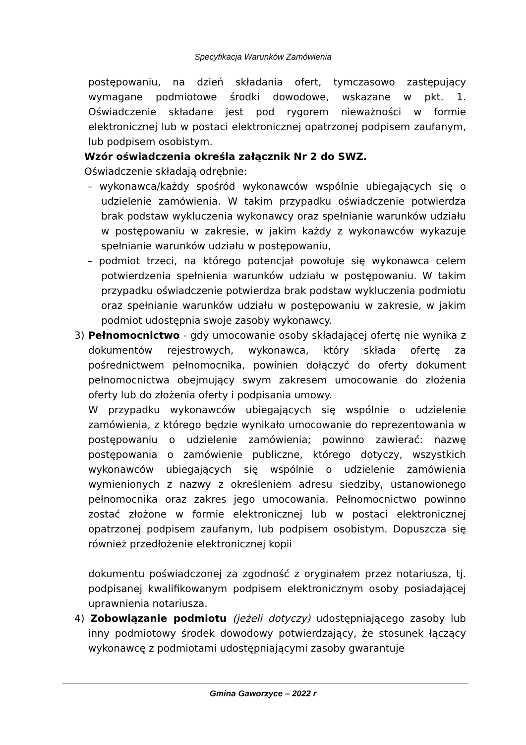Specyfikacja Warunków Zamówienia
postępowaniu, na dzień składania ofert, tymczasowo zastępujący wymagane podmiotowe środki dowodowe, wskazane w pkt. 1. Oświadczenie składane jest pod rygorem nieważności w formie elektronicznej lub w postaci elektronicznej opatrzonej podpisem zaufanym, lub podpisem osobistym.
Wzór oświadczenia określa załącznik Nr 2 do SWZ.
Oświadczenie składają odrębnie:
– wykonawca/każdy spośród wykonawców wspólnie ubiegających się o udzielenie zamówienia. W takim przypadku oświadczenie potwierdza brak podstaw wykluczenia wykonawcy oraz spełnianie warunków udziału w postępowaniu w zakresie, w jakim każdy z wykonawców wykazuje spełnianie warunków udziału w postępowaniu,
– podmiot trzeci, na którego potencjał powołuje się wykonawca celem potwierdzenia spełnienia warunków udziału w postępowaniu. W takim przypadku oświadczenie potwierdza brak podstaw wykluczenia podmiotu oraz spełnianie warunków udziału w postępowaniu w zakresie, w jakim podmiot udostępnia swoje zasoby wykonawcy.
3) Pełnomocnictwo - gdy umocowanie osoby składającej ofertę nie wynika z dokumentów rejestrowych, wykonawca, który składa ofertę za pośrednictwem pełnomocnika, powinien dołączyć do oferty dokument pełnomocnictwa obejmujący swym zakresem umocowanie do złożenia oferty lub do złożenia oferty i podpisania umowy.
W przypadku wykonawców ubiegających się wspólnie o udzielenie zamówienia, z którego będzie wynikało umocowanie do reprezentowania w postępowaniu o udzielenie zamówienia; powinno zawierać: nazwę postępowania o zamówienie publiczne, którego dotyczy, wszystkich wykonawców ubiegających się wspólnie o udzielenie zamówienia wymienionych z nazwy z określeniem adresu siedziby, ustanowionego pełnomocnika oraz zakres jego umocowania. Pełnomocnictwo powinno zostać złożone w formie elektronicznej lub w postaci elektronicznej opatrzonej podpisem zaufanym, lub podpisem osobistym. Dopuszcza się również przedłożenie elektronicznej kopii
dokumentu poświadczonej za zgodność z oryginałem przez notariusza, tj. podpisanej kwalifikowanym podpisem elektronicznym osoby posiadającej uprawnienia notariusza.
4) Zobowiązanie podmiotu (jeżeli dotyczy) udostępniającego zasoby lub inny podmiotowy środek dowodowy potwierdzający, że stosunek łączący wykonawcę z podmiotami udostępniającymi zasoby gwarantuje
Gmina Gaworzyce – 2022 r